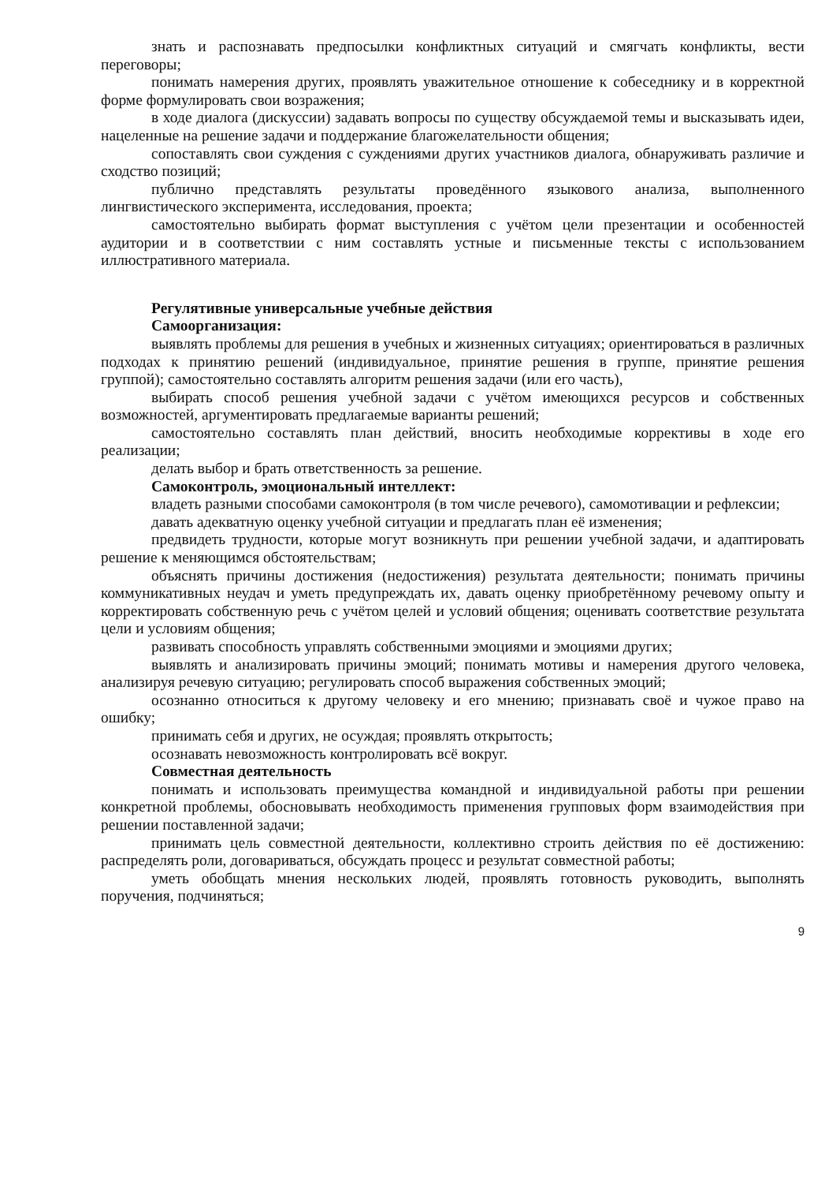знать и распознавать предпосылки конфликтных ситуаций и смягчать конфликты, вести переговоры;
понимать намерения других, проявлять уважительное отношение к собеседнику и в корректной форме формулировать свои возражения;
в ходе диалога (дискуссии) задавать вопросы по существу обсуждаемой темы и высказывать идеи, нацеленные на решение задачи и поддержание благожелательности общения;
сопоставлять свои суждения с суждениями других участников диалога, обнаруживать различие и сходство позиций;
публично представлять результаты проведённого языкового анализа, выполненного лингвистического эксперимента, исследования, проекта;
самостоятельно выбирать формат выступления с учётом цели презентации и особенностей аудитории и в соответствии с ним составлять устные и письменные тексты с использованием иллюстративного материала.
Регулятивные универсальные учебные действия
Самоорганизация:
выявлять проблемы для решения в учебных и жизненных ситуациях; ориентироваться в различных подходах к принятию решений (индивидуальное, принятие решения в группе, принятие решения группой); самостоятельно составлять алгоритм решения задачи (или его часть),
выбирать способ решения учебной задачи с учётом имеющихся ресурсов и собственных возможностей, аргументировать предлагаемые варианты решений;
самостоятельно составлять план действий, вносить необходимые коррективы в ходе его реализации;
делать выбор и брать ответственность за решение.
Самоконтроль, эмоциональный интеллект:
владеть разными способами самоконтроля (в том числе речевого), самомотивации и рефлексии;
давать адекватную оценку учебной ситуации и предлагать план её изменения;
предвидеть трудности, которые могут возникнуть при решении учебной задачи, и адаптировать решение к меняющимся обстоятельствам;
объяснять причины достижения (недостижения) результата деятельности; понимать причины коммуникативных неудач и уметь предупреждать их, давать оценку приобретённому речевому опыту и корректировать собственную речь с учётом целей и условий общения; оценивать соответствие результата цели и условиям общения;
развивать способность управлять собственными эмоциями и эмоциями других;
выявлять и анализировать причины эмоций; понимать мотивы и намерения другого человека, анализируя речевую ситуацию; регулировать способ выражения собственных эмоций;
осознанно относиться к другому человеку и его мнению; признавать своё и чужое право на ошибку;
принимать себя и других, не осуждая; проявлять открытость;
осознавать невозможность контролировать всё вокруг.
Совместная деятельность
понимать и использовать преимущества командной и индивидуальной работы при решении конкретной проблемы, обосновывать необходимость применения групповых форм взаимодействия при решении поставленной задачи;
принимать цель совместной деятельности, коллективно строить действия по её достижению: распределять роли, договариваться, обсуждать процесс и результат совместной работы;
уметь обобщать мнения нескольких людей, проявлять готовность руководить, выполнять поручения, подчиняться;
9